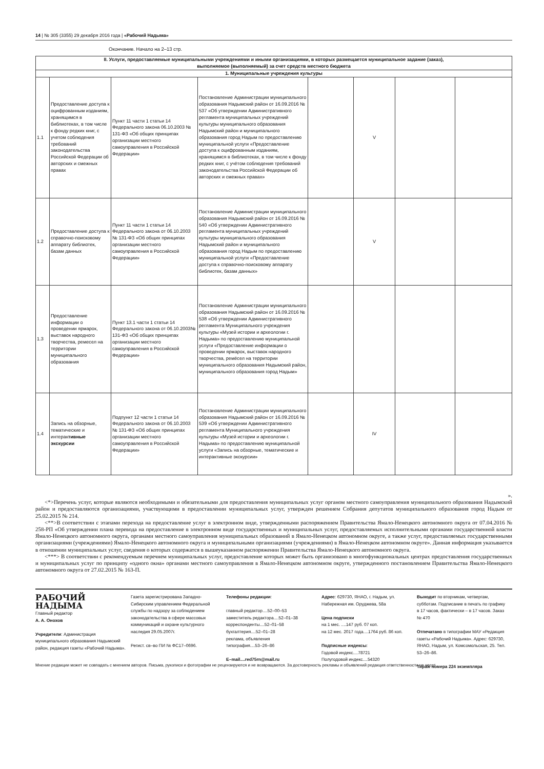14 | № 305 (3355) 29 декабря 2016 года | «Рабочий Надыма»
Окончание. Начало на 2–13 стр.
| II. Услуги, предоставляемые муниципальными учреждениями и иными организациями, в которых размещается муниципальное задание (заказ), выполняемое (выполняемый) за счет средств местного бюджета | | | | | | | |
| --- | --- | --- | --- | --- | --- | --- | --- |
| 1. Муниципальные учреждения культуры | | | | | | | |
| 1.1 | Предоставление доступа к оцифрованным изданиям, хранящимся в библиотеках, в том числе к фонду редких книг, с учетом соблюдения требований законодательства Российской Федерации об авторских и смежных правах | Пункт 11 части 1 статьи 14 Федерального закона 06.10.2003 № 131-ФЗ «Об общих принципах организации местного самоуправления в Российской Федерации» | Постановление Администрации муниципального образования Надымский район от 16.09.2016 № 537 «Об утверждении Административного регламента муниципальных учреждений культуры муниципального образования Надымский район и муниципального образования город Надым по предоставлению муниципальной услуги «Предоставление доступа к оцифрованным изданиям, хранящимся в библиотеках, в том числе к фонду редких книг, с учётом соблюдения требований законодательства Российской Федерации об авторских и смежных правах» | | V | | |
| 1.2 | Предоставление доступа к справочно-поисковому аппарату библиотек, базам данных | Пункт 11 части 1 статьи 14 Федерального закона от 06.10.2003 № 131-ФЗ «Об общих принципах организации местного самоуправления в Российской Федерации» | Постановление Администрации муниципального образования Надымский район от 16.09.2016 № 540 «Об утверждении Административного регламента муниципальных учреждений культуры муниципального образования Надымский район и муниципального образования город Надым по предоставлению муниципальной услуги «Предоставление доступа к справочно-поисковому аппарату библиотек, базам данных» | | V | | |
| 1.3 | Предоставление информации о проведении ярмарок, выставок народного творчества, ремесел на территории муниципального образования | Пункт 13.1 части 1 статьи 14 Федерального закона от 06.10.2003№ 131-ФЗ «Об общих принципах организации местного самоуправления в Российской Федерации» | Постановление Администрации муниципального образования Надымский район от 16.09.2016 № 538 «Об утверждении Административного регламента Муниципального учреждения культуры «Музей истории и археологии г. Надыма» по предоставлению муниципальной услуги «Предоставление информации о проведении ярмарок, выставок народного творчества, ремёсел на территории муниципального образования Надымский район, муниципального образования город Надым» | | | | |
| 1.4 | Запись на обзорные, тематические и интерак тивные экскурсии | Подпункт 12 части 1 статьи 14 Федерального закона от 06.10.2003 № 131-ФЗ «Об общих принципах организации местного самоуправления в Российской Федерации» | Постановление Администрации муниципального образования Надымский район от 16.09.2016 № 539 «Об утверждении Административного регламента Муниципального учреждения культуры «Музей истории и археологии г. Надыма» по предоставлению муниципальной услуги «Запись на обзорные, тематические и интерактивные экскурсии» | | IV | | |
».
<*>Перечень услуг, которые являются необходимыми и обязательными для предоставления муниципальных услуг органом местного самоуправления муниципального образования Надымский район и предоставляются организациями, участвующими в предоставлении муниципальных услуг, утвержден решением Собрания депутатов муниципального образования город Надым от 25.02.2015 № 214.
<**>В соответствии с этапами перехода на предоставление услуг в электронном виде, утвержденными распоряжением Правительства Ямало-Ненецкого автономного округа от 07.04.2016 № 258-РП «Об утверждении плана перевода на предоставление в электронном виде государственных и муниципальных услуг, предоставляемых исполнительными органами государственной власти Ямало-Ненецкого автономного округа, органами местного самоуправления муниципальных образований в Ямало-Ненецком автономном округе, а также услуг, предоставляемых государственными организациями (учреждениями) Ямало-Ненецкого автономного округа и муниципальными организациями (учреждениями) в Ямало-Ненецком автономном округе». Данная информация указывается в отношении муниципальных услуг, сведения о которых содержатся в вышеуказанном распоряжении Правительства Ямало-Ненецкого автономного округа.
<***> В соответствии с рекомендуемым перечнем муниципальных услуг, предоставление которых может быть организовано в многофункциональных центрах предоставления государственных и муниципальных услуг по принципу «одного окна» органами местного самоуправления в Ямало-Ненецком автономном округе, утвержденного постановлением Правительства Ямало-Ненецкого автономного округа от 27.02.2015 № 163-П.
РАБОЧИЙ
НАДЫМА
Главный редактор
А. А. Онохов
Учредители: Администрация муниципального образования Надымский район, редакция газеты «Рабочий Надыма».
Газета зарегистрирована Западно-Сибирским управлением Федеральной службы по надзору за соблюдением законодательства в сфере массовых коммуникаций и охране культурного наследия 29.05.2007г.
Регист. св–во ПИ № ФС17–0696.
Телефоны редакции:
главный редактор....52–00–53
заместитель редактора....52–01–38
корреспонденты....52–01–58
бухгалтерия....52–01–28
реклама, объявления
типография....53–26–86
E–mail....red75rn@mail.ru
Адрес: 629730, ЯНАО, г. Надым, ул. Набережная им. Оруджева, 58а
Цена подписки
на 1 мес. ....147 руб. 07 коп.
на 12 мес. 2017 года....1764 руб. 86 коп.
Подписные индексы:
Годовой индекс....78721
Полугодовой индекс....54320
Выходит по вторникам, четвергам, субботам. Подписание в печать по графику в 17 часов, фактически – в 17 часов. Заказ № 470
Отпечатано в типографии МАУ «Редакция газеты «Рабочий Надыма». Адрес: 629730, ЯНАО, Надым, ул. Комсомольская, 25. Тел. 53–26–86.
Тираж номера 224 экземпляра
Мнение редакции может не совпадать с мнением авторов. Письма, рукописи и фотографии не рецензируются и не возвращаются. За достоверность рекламы и объявлений редакция ответственности не несет.